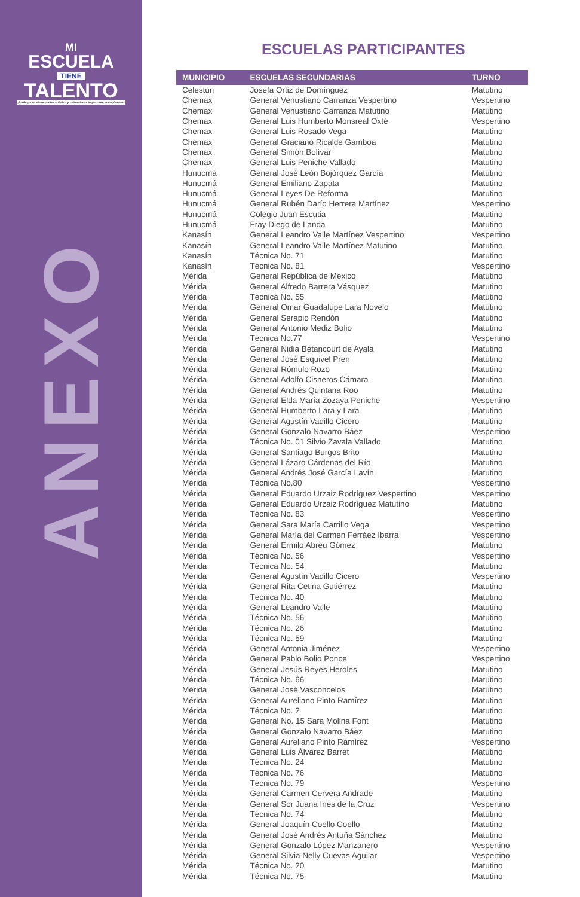MI
ESCUELA
TIENE
TALENTO
¡Participa en el encuentro artístico y cultural más importante entre jóvenes!
ANEXO
ESCUELAS PARTICIPANTES
| MUNICIPIO | ESCUELAS SECUNDARIAS | TURNO |
| --- | --- | --- |
| Celestún | Josefa Ortiz de Domínguez | Matutino |
| Chemax | General Venustiano Carranza Vespertino | Vespertino |
| Chemax | General Venustiano Carranza Matutino | Matutino |
| Chemax | General Luis Humberto Monsreal Oxté | Vespertino |
| Chemax | General Luis Rosado Vega | Matutino |
| Chemax | General Graciano Ricalde Gamboa | Matutino |
| Chemax | General Simón Bolívar | Matutino |
| Chemax | General Luis Peniche Vallado | Matutino |
| Hunucmá | General José León Bojórquez García | Matutino |
| Hunucmá | General Emiliano Zapata | Matutino |
| Hunucmá | General Leyes De Reforma | Matutino |
| Hunucmá | General Rubén Darío Herrera Martínez | Vespertino |
| Hunucmá | Colegio Juan Escutia | Matutino |
| Hunucmá | Fray Diego de Landa | Matutino |
| Kanasín | General Leandro Valle Martínez Vespertino | Vespertino |
| Kanasín | General Leandro Valle Martínez Matutino | Matutino |
| Kanasín | Técnica No. 71 | Matutino |
| Kanasín | Técnica No. 81 | Vespertino |
| Mérida | General República de Mexico | Matutino |
| Mérida | General Alfredo Barrera Vásquez | Matutino |
| Mérida | Técnica No. 55 | Matutino |
| Mérida | General Omar Guadalupe Lara Novelo | Matutino |
| Mérida | General Serapio Rendón | Matutino |
| Mérida | General Antonio Mediz Bolio | Matutino |
| Mérida | Técnica No.77 | Vespertino |
| Mérida | General Nidia Betancourt de Ayala | Matutino |
| Mérida | General José Esquivel Pren | Matutino |
| Mérida | General Rómulo Rozo | Matutino |
| Mérida | General Adolfo Cisneros Cámara | Matutino |
| Mérida | General Andrés Quintana Roo | Matutino |
| Mérida | General Elda María Zozaya Peniche | Vespertino |
| Mérida | General Humberto Lara y Lara | Matutino |
| Mérida | General Agustín Vadillo Cicero | Matutino |
| Mérida | General Gonzalo Navarro Báez | Vespertino |
| Mérida | Técnica No. 01 Silvio Zavala Vallado | Matutino |
| Mérida | General Santiago Burgos Brito | Matutino |
| Mérida | General Lázaro Cárdenas del Río | Matutino |
| Mérida | General Andrés José García Lavín | Matutino |
| Mérida | Técnica No.80 | Vespertino |
| Mérida | General Eduardo Urzaiz Rodríguez Vespertino | Vespertino |
| Mérida | General Eduardo Urzaiz Rodríguez Matutino | Matutino |
| Mérida | Técnica No. 83 | Vespertino |
| Mérida | General Sara María Carrillo Vega | Vespertino |
| Mérida | General María del Carmen Ferráez Ibarra | Vespertino |
| Mérida | General Ermilo Abreu Gómez | Matutino |
| Mérida | Técnica No. 56 | Vespertino |
| Mérida | Técnica No. 54 | Matutino |
| Mérida | General Agustín Vadillo Cicero | Vespertino |
| Mérida | General Rita Cetina Gutiérrez | Matutino |
| Mérida | Técnica No. 40 | Matutino |
| Mérida | General Leandro Valle | Matutino |
| Mérida | Técnica No. 56 | Matutino |
| Mérida | Técnica No. 26 | Matutino |
| Mérida | Técnica No. 59 | Matutino |
| Mérida | General Antonia Jiménez | Vespertino |
| Mérida | General Pablo Bolio Ponce | Vespertino |
| Mérida | General Jesús Reyes Heroles | Matutino |
| Mérida | Técnica No. 66 | Matutino |
| Mérida | General José Vasconcelos | Matutino |
| Mérida | General Aureliano Pinto Ramírez | Matutino |
| Mérida | Técnica No. 2 | Matutino |
| Mérida | General No. 15 Sara Molina Font | Matutino |
| Mérida | General Gonzalo Navarro Báez | Matutino |
| Mérida | General Aureliano Pinto Ramírez | Vespertino |
| Mérida | General Luis Álvarez Barret | Matutino |
| Mérida | Técnica No. 24 | Matutino |
| Mérida | Técnica No. 76 | Matutino |
| Mérida | Técnica No. 79 | Vespertino |
| Mérida | General Carmen Cervera Andrade | Matutino |
| Mérida | General Sor Juana Inés de la Cruz | Vespertino |
| Mérida | Técnica No. 74 | Matutino |
| Mérida | General Joaquín Coello Coello | Matutino |
| Mérida | General José Andrés Antuña Sánchez | Matutino |
| Mérida | General Gonzalo López Manzanero | Vespertino |
| Mérida | General Silvia Nelly Cuevas Aguilar | Vespertino |
| Mérida | Técnica No. 20 | Matutino |
| Mérida | Técnica No. 75 | Matutino |